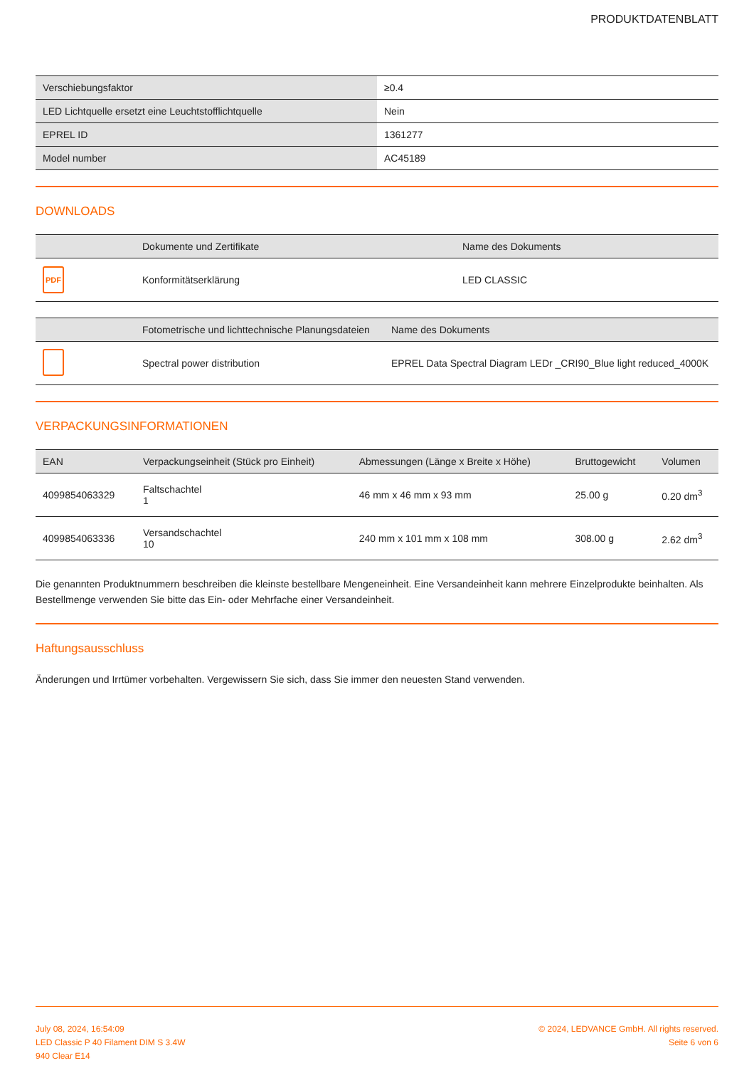PRODUKTDATENBLATT
| Verschiebungsfaktor | ≥0.4 |
| LED Lichtquelle ersetzt eine Leuchtstofflichtquelle | Nein |
| EPREL ID | 1361277 |
| Model number | AC45189 |
DOWNLOADS
| | Dokumente und Zertifikate | Name des Dokuments |
| --- | --- | --- |
| PDF | Konformitätserklärung | LED CLASSIC |
| | Fotometrische und lichttechnische Planungsdateien | Name des Dokuments |
| --- | --- | --- |
| | Spectral power distribution | EPREL Data Spectral Diagram LEDr _CRI90_Blue light reduced_4000K |
VERPACKUNGSINFORMATIONEN
| EAN | Verpackungseinheit (Stück pro Einheit) | Abmessungen (Länge x Breite x Höhe) | Bruttogewicht | Volumen |
| --- | --- | --- | --- | --- |
| 4099854063329 | Faltschachtel 1 | 46 mm x 46 mm x 93 mm | 25.00 g | 0.20 dm<sup>3</sup> |
| 4099854063336 | Versandschachtel 10 | 240 mm x 101 mm x 108 mm | 308.00 g | 2.62 dm<sup>3</sup> |
Die genannten Produktnummern beschreiben die kleinste bestellbare Mengeneinheit. Eine Versandeinheit kann mehrere Einzelprodukte beinhalten. Als Bestellmenge verwenden Sie bitte das Ein- oder Mehrfache einer Versandeinheit.
Haftungsausschluss
Änderungen und Irrtümer vorbehalten. Vergewissern Sie sich, dass Sie immer den neuesten Stand verwenden.
July 08, 2024, 16:54:09
LED Classic P 40 Filament DIM S 3.4W
940 Clear E14
© 2024, LEDVANCE GmbH. All rights reserved.
Seite 6 von 6